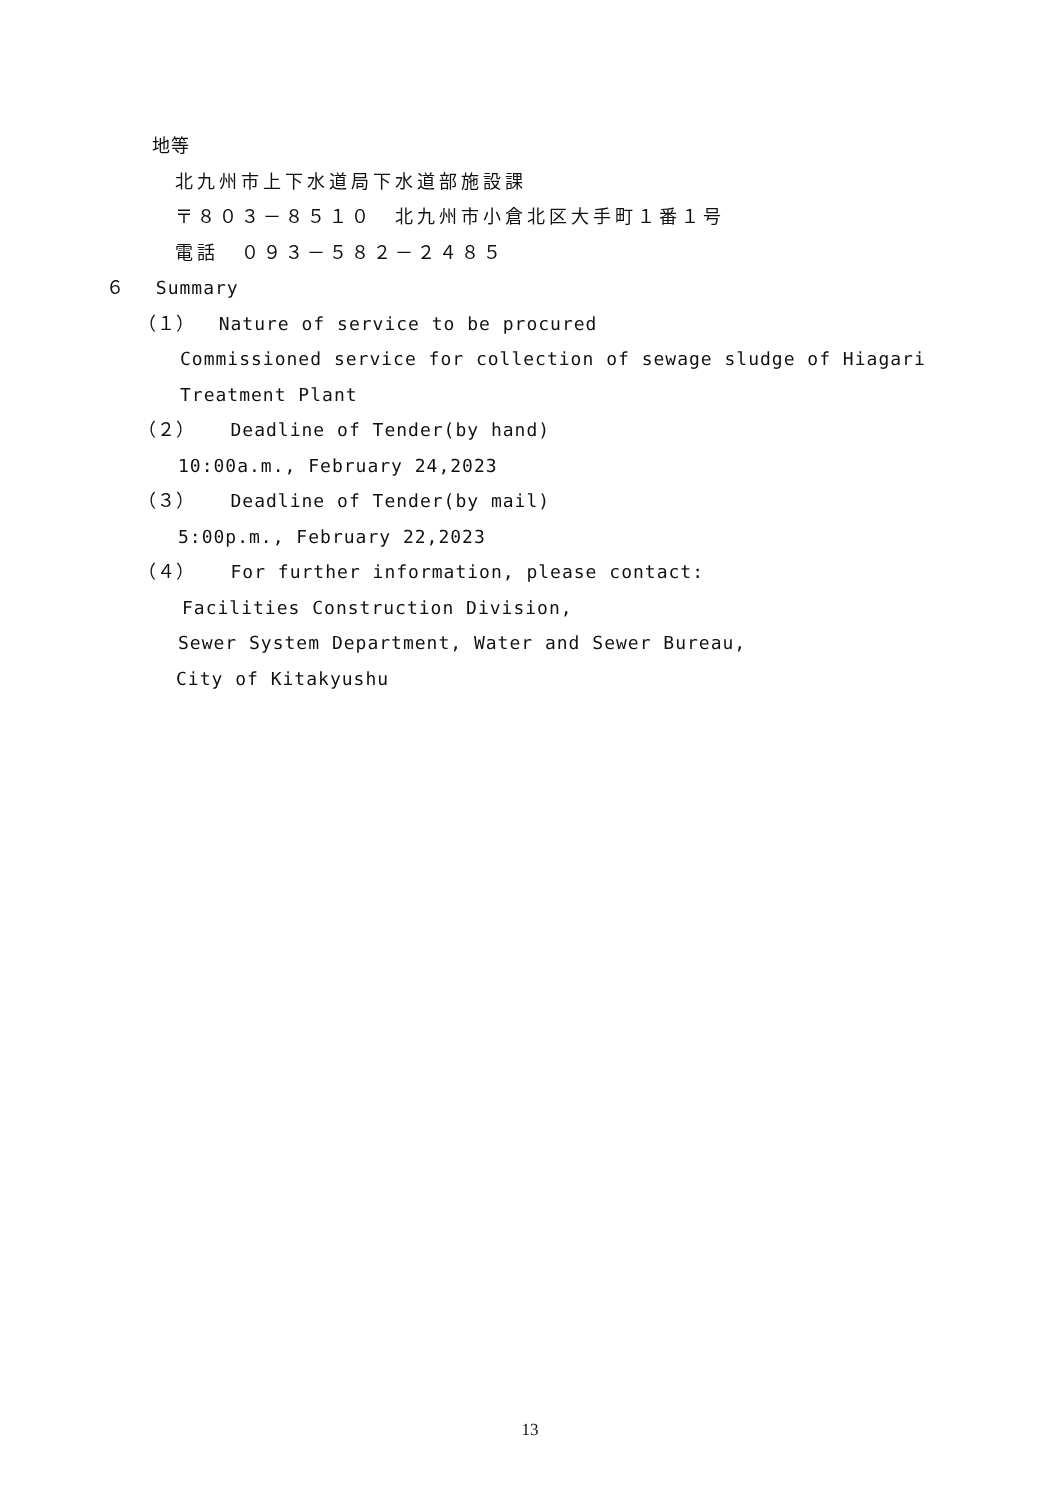地等
北九州市上下水道局下水道部施設課
〒８０３－８５１０　北九州市小倉北区大手町１番１号
電話　０９３－５８２－２４８５
６　 Summary
（１） Nature of service to be procured
Commissioned service for collection of sewage sludge of Hiagari
Treatment Plant
（２） Deadline of Tender(by hand)
10:00a.m., February 24,2023
（３） Deadline of Tender(by mail)
5:00p.m., February 22,2023
（４） For further information, please contact:
Facilities Construction Division,
Sewer System Department, Water and Sewer Bureau,
City of Kitakyushu
13